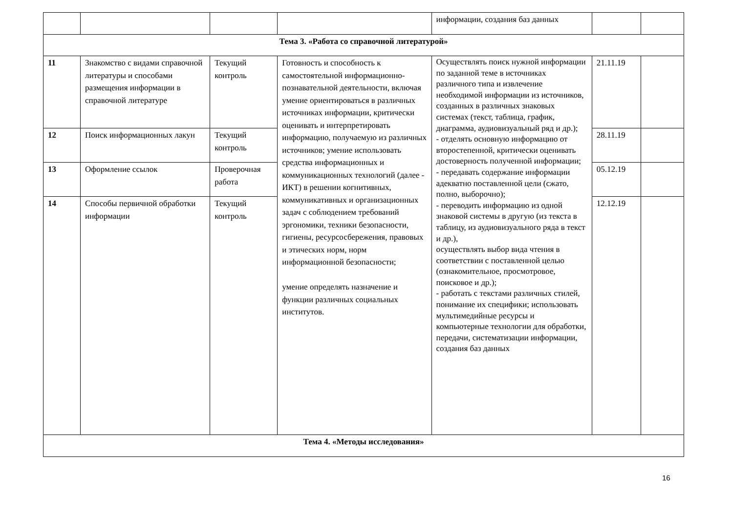| | | | | информации, создания баз данных | | |
| Тема 3. «Работа со справочной литературой» | | | | | | |
| 11 | Знакомство с видами справочной литературы и способами размещения информации в справочной литературе | Текущий контроль | Готовность и способность к самостоятельной информационно-познавательной деятельности, включая умение ориентироваться в различных источниках информации, критически оценивать и интерпретировать информацию, получаемую из различных источников; умение использовать средства информационных и коммуникационных технологий (далее - ИКТ) в решении когнитивных, коммуникативных и организационных задач с соблюдением требований эргономики, техники безопасности, гигиены, ресурсосбережения, правовых и этических норм, норм информационной безопасности; умение определять назначение и функции различных социальных институтов. | Осуществлять поиск нужной информации по заданной теме в источниках различного типа и извлечение необходимой информации из источников, созданных в различных знаковых системах (текст, таблица, график, диаграмма, аудиовизуальный ряд и др.); - отделять основную информацию от второстепенной, критически оценивать достоверность полученной информации; - передавать содержание информации адекватно поставленной цели (сжато, полно, выборочно); - переводить информацию из одной знаковой системы в другую (из текста в таблицу, из аудиовизуального ряда в текст и др.), осуществлять выбор вида чтения в соответствии с поставленной целью (ознакомительное, просмотровое, поисковое и др.); - работать с текстами различных стилей, понимание их специфики; использовать мультимедийные ресурсы и компьютерные технологии для обработки, передачи, систематизации информации, создания баз данных | 21.11.19 | |
| 12 | Поиск информационных лакун | Текущий контроль | | | 28.11.19 | |
| 13 | Оформление ссылок | Проверочная работа | | | 05.12.19 | |
| 14 | Способы первичной обработки информации | Текущий контроль | | | 12.12.19 | |
| Тема 4. «Методы исследования» | | | | | | |
16